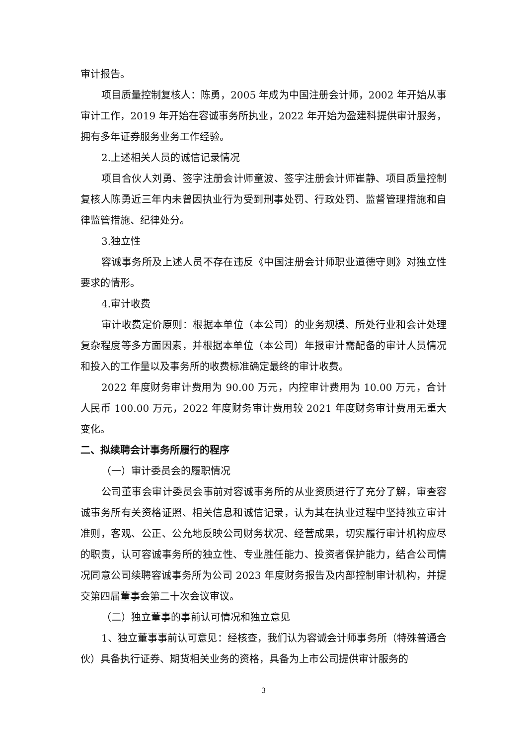审计报告。
项目质量控制复核人：陈勇，2005 年成为中国注册会计师，2002 年开始从事审计工作，2019 年开始在容诚事务所执业，2022 年开始为盈建科提供审计服务，拥有多年证券服务业务工作经验。
2.上述相关人员的诚信记录情况
项目合伙人刘勇、签字注册会计师童波、签字注册会计师崔静、项目质量控制复核人陈勇近三年内未曾因执业行为受到刑事处罚、行政处罚、监督管理措施和自律监管措施、纪律处分。
3.独立性
容诚事务所及上述人员不存在违反《中国注册会计师职业道德守则》对独立性要求的情形。
4.审计收费
审计收费定价原则：根据本单位（本公司）的业务规模、所处行业和会计处理复杂程度等多方面因素，并根据本单位（本公司）年报审计需配备的审计人员情况和投入的工作量以及事务所的收费标准确定最终的审计收费。
2022 年度财务审计费用为 90.00 万元，内控审计费用为 10.00 万元，合计人民币 100.00 万元，2022 年度财务审计费用较 2021 年度财务审计费用无重大变化。
二、拟续聘会计事务所履行的程序
（一）审计委员会的履职情况
公司董事会审计委员会事前对容诚事务所的从业资质进行了充分了解，审查容诚事务所有关资格证照、相关信息和诚信记录，认为其在执业过程中坚持独立审计准则，客观、公正、公允地反映公司财务状况、经营成果，切实履行审计机构应尽的职责，认可容诚事务所的独立性、专业胜任能力、投资者保护能力，结合公司情况同意公司续聘容诚事务所为公司 2023 年度财务报告及内部控制审计机构，并提交第四届董事会第二十次会议审议。
（二）独立董事的事前认可情况和独立意见
1、独立董事事前认可意见：经核查，我们认为容诚会计师事务所（特殊普通合伙）具备执行证券、期货相关业务的资格，具备为上市公司提供审计服务的
3